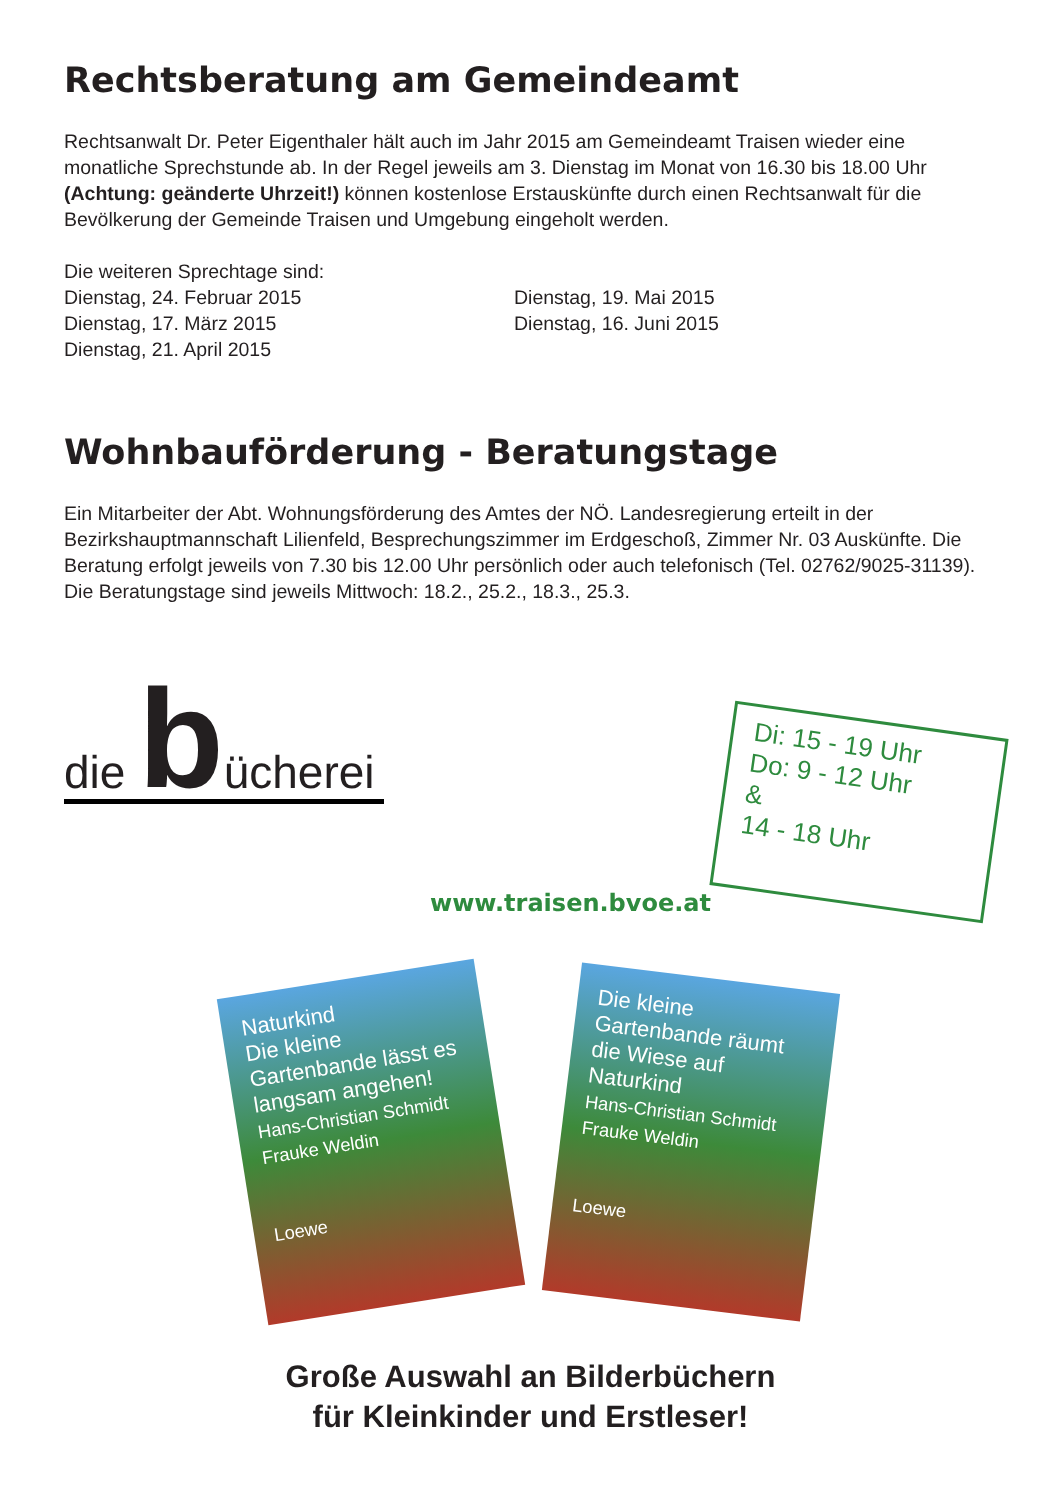Rechtsberatung am Gemeindeamt
Rechtsanwalt Dr. Peter Eigenthaler hält auch im Jahr 2015 am Gemeindeamt Traisen wieder eine monatliche Sprechstunde ab. In der Regel jeweils am 3. Dienstag im Monat von 16.30 bis 18.00 Uhr (Achtung: geänderte Uhrzeit!) können kostenlose Erstauskünfte durch einen Rechtsanwalt für die Bevölkerung der Gemeinde Traisen und Umgebung eingeholt werden.
Die weiteren Sprechtage sind:
Dienstag, 24. Februar 2015
Dienstag, 17. März 2015
Dienstag, 21. April 2015
Dienstag, 19. Mai 2015
Dienstag, 16. Juni 2015
Wohnbauförderung - Beratungstage
Ein Mitarbeiter der Abt. Wohnungsförderung des Amtes der NÖ. Landesregierung erteilt in der Bezirkshauptmannschaft Lilienfeld, Besprechungszimmer im Erdgeschoß, Zimmer Nr. 03 Auskünfte. Die Beratung erfolgt jeweils von 7.30 bis 12.00 Uhr persönlich oder auch telefonisch (Tel. 02762/9025-31139).
Die Beratungstage sind jeweils Mittwoch: 18.2., 25.2., 18.3., 25.3.
die b ücherei
Di: 15 - 19 Uhr
Do: 9 - 12 Uhr
&
14 - 18 Uhr
www.traisen.bvoe.at
Naturkind
Die kleine Gartenbande lässt es langsam angehen!
Hans-Christian Schmidt Frauke Weldin
Loewe
Die kleine Gartenbande räumt die Wiese auf
Naturkind
Hans-Christian Schmidt Frauke Weldin
Loewe
Große Auswahl an Bilderbüchern
für Kleinkinder und Erstleser!